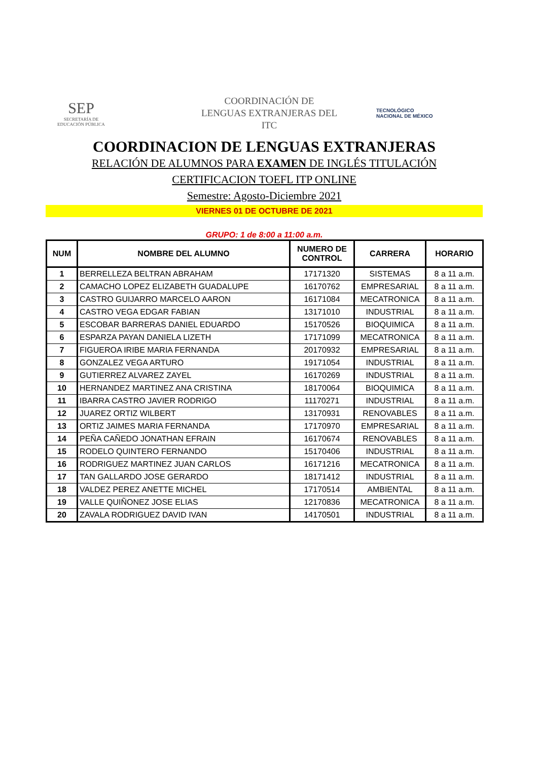SEP
SECRETARÍA DE
EDUCACIÓN PÚBLICA
COORDINACIÓN DE
LENGUAS EXTRANJERAS DEL
ITC
TECNOLÓGICO
NACIONAL DE MÉXICO
COORDINACION DE LENGUAS EXTRANJERAS
RELACIÓN DE ALUMNOS PARA EXAMEN DE INGLÉS TITULACIÓN
CERTIFICACION TOEFL ITP ONLINE
Semestre: Agosto-Diciembre 2021
VIERNES 01 DE OCTUBRE DE 2021
GRUPO: 1 de 8:00 a 11:00 a.m.
| NUM | NOMBRE DEL ALUMNO | NUMERO DE CONTROL | CARRERA | HORARIO |
| --- | --- | --- | --- | --- |
| 1 | BERRELLEZA BELTRAN ABRAHAM | 17171320 | SISTEMAS | 8 a 11 a.m. |
| 2 | CAMACHO LOPEZ ELIZABETH GUADALUPE | 16170762 | EMPRESARIAL | 8 a 11 a.m. |
| 3 | CASTRO GUIJARRO MARCELO AARON | 16171084 | MECATRONICA | 8 a 11 a.m. |
| 4 | CASTRO VEGA EDGAR FABIAN | 13171010 | INDUSTRIAL | 8 a 11 a.m. |
| 5 | ESCOBAR BARRERAS DANIEL EDUARDO | 15170526 | BIOQUIMICA | 8 a 11 a.m. |
| 6 | ESPARZA PAYAN DANIELA LIZETH | 17171099 | MECATRONICA | 8 a 11 a.m. |
| 7 | FIGUEROA IRIBE MARIA FERNANDA | 20170932 | EMPRESARIAL | 8 a 11 a.m. |
| 8 | GONZALEZ VEGA ARTURO | 19171054 | INDUSTRIAL | 8 a 11 a.m. |
| 9 | GUTIERREZ ALVAREZ ZAYEL | 16170269 | INDUSTRIAL | 8 a 11 a.m. |
| 10 | HERNANDEZ MARTINEZ ANA CRISTINA | 18170064 | BIOQUIMICA | 8 a 11 a.m. |
| 11 | IBARRA CASTRO JAVIER RODRIGO | 11170271 | INDUSTRIAL | 8 a 11 a.m. |
| 12 | JUAREZ ORTIZ WILBERT | 13170931 | RENOVABLES | 8 a 11 a.m. |
| 13 | ORTIZ JAIMES MARIA FERNANDA | 17170970 | EMPRESARIAL | 8 a 11 a.m. |
| 14 | PEÑA CAÑEDO JONATHAN EFRAIN | 16170674 | RENOVABLES | 8 a 11 a.m. |
| 15 | RODELO QUINTERO FERNANDO | 15170406 | INDUSTRIAL | 8 a 11 a.m. |
| 16 | RODRIGUEZ MARTINEZ JUAN CARLOS | 16171216 | MECATRONICA | 8 a 11 a.m. |
| 17 | TAN GALLARDO JOSE GERARDO | 18171412 | INDUSTRIAL | 8 a 11 a.m. |
| 18 | VALDEZ PEREZ ANETTE MICHEL | 17170514 | AMBIENTAL | 8 a 11 a.m. |
| 19 | VALLE QUIÑONEZ JOSE ELIAS | 12170836 | MECATRONICA | 8 a 11 a.m. |
| 20 | ZAVALA RODRIGUEZ DAVID IVAN | 14170501 | INDUSTRIAL | 8 a 11 a.m. |